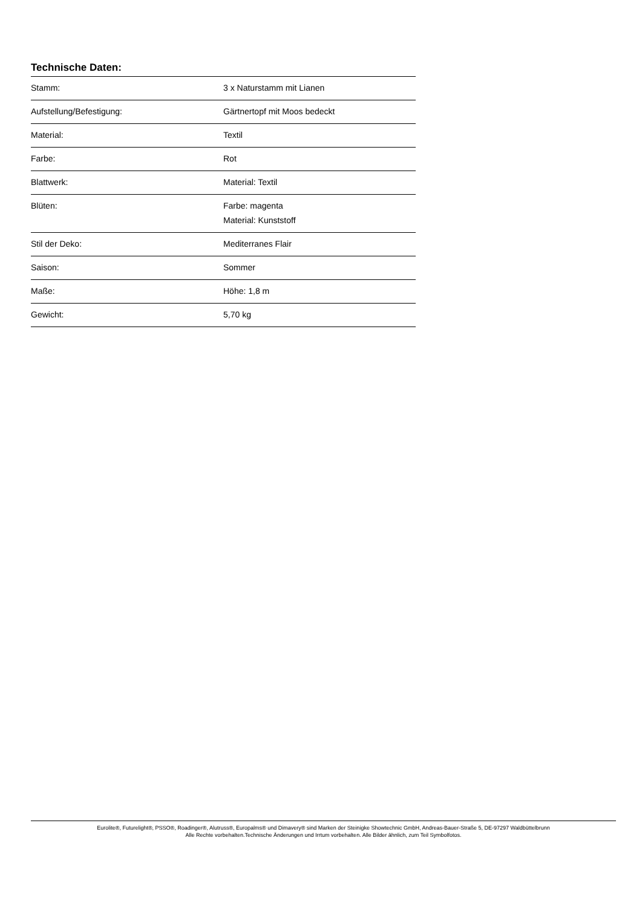Technische Daten:
| Stamm: | 3 x Naturstamm mit Lianen |
| Aufstellung/Befestigung: | Gärtnertopf mit Moos bedeckt |
| Material: | Textil |
| Farbe: | Rot |
| Blattwerk: | Material: Textil |
| Blüten: | Farbe: magenta Material: Kunststoff |
| Stil der Deko: | Mediterranes Flair |
| Saison: | Sommer |
| Maße: | Höhe: 1,8 m |
| Gewicht: | 5,70 kg |
Eurolite®, Futurelight®, PSSO®, Roadinger®, Alutruss®, Europalms® und Dimavery® sind Marken der Steinigke Showtechnic GmbH, Andreas-Bauer-Straße 5, DE-97297 Waldbüttelbrunn
Alle Rechte vorbehalten.Technische Änderungen und Irrtum vorbehalten. Alle Bilder ähnlich, zum Teil Symbolfotos.